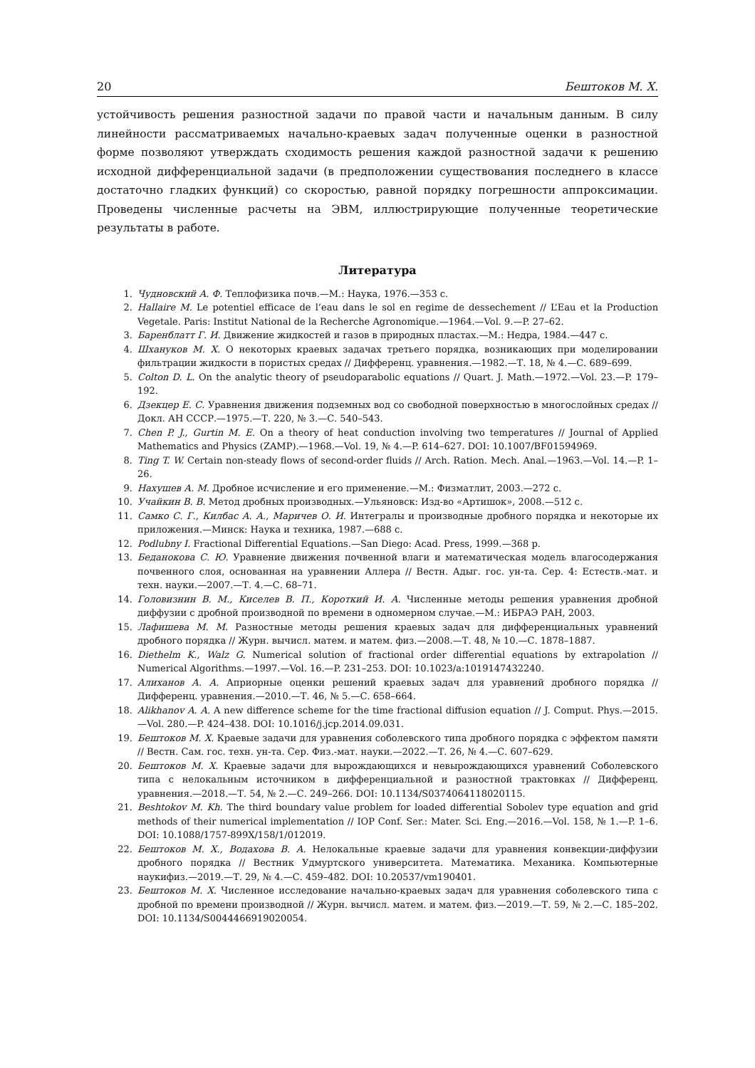20 Бештоков М. Х.
устойчивость решения разностной задачи по правой части и начальным данным. В силу линейности рассматриваемых начально-краевых задач полученные оценки в разностной форме позволяют утверждать сходимость решения каждой разностной задачи к решению исходной дифференциальной задачи (в предположении существования последнего в классе достаточно гладких функций) со скоростью, равной порядку погрешности аппроксимации. Проведены численные расчеты на ЭВМ, иллюстрирующие полученные теоретические результаты в работе.
Литература
1. Чудновский А. Ф. Теплофизика почв.—М.: Наука, 1976.—353 с.
2. Hallaire M. Le potentiel efficace de l’eau dans le sol en regime de dessechement // L’Eau et la Production Vegetale. Paris: Institut National de la Recherche Agronomique.—1964.—Vol. 9.—P. 27–62.
3. Баренблатт Г. И. Движение жидкостей и газов в природных пластах.—М.: Недра, 1984.—447 с.
4. Шхануков М. Х. О некоторых краевых задачах третьего порядка, возникающих при моделировании фильтрации жидкости в пористых средах // Дифференц. уравнения.—1982.—Т. 18, № 4.—С. 689–699.
5. Colton D. L. On the analytic theory of pseudoparabolic equations // Quart. J. Math.—1972.—Vol. 23.—P. 179–192.
6. Дзекцер Е. С. Уравнения движения подземных вод со свободной поверхностью в многослойных средах // Докл. АН СССР.—1975.—Т. 220, № 3.—С. 540–543.
7. Chen P. J., Gurtin M. E. On a theory of heat conduction involving two temperatures // Journal of Applied Mathematics and Physics (ZAMP).—1968.—Vol. 19, № 4.—P. 614–627. DOI: 10.1007/BF01594969.
8. Ting T. W. Certain non-steady flows of second-order fluids // Arch. Ration. Mech. Anal.—1963.—Vol. 14.—P. 1–26.
9. Нахушев А. М. Дробное исчисление и его применение.—М.: Физматлит, 2003.—272 с.
10. Учайкин В. В. Метод дробных производных.—Ульяновск: Изд-во «Артишок», 2008.—512 с.
11. Самко С. Г., Килбас А. А., Маричев О. И. Интегралы и производные дробного порядка и некоторые их приложения.—Минск: Наука и техника, 1987.—688 с.
12. Podlubny I. Fractional Differential Equations.—San Diego: Acad. Press, 1999.—368 p.
13. Беданокова С. Ю. Уравнение движения почвенной влаги и математическая модель влагосодержания почвенного слоя, основанная на уравнении Аллера // Вестн. Адыг. гос. ун-та. Сер. 4: Естеств.-мат. и техн. науки.—2007.—Т. 4.—С. 68–71.
14. Головизнин В. М., Киселев В. П., Короткий И. А. Численные методы решения уравнения дробной диффузии с дробной производной по времени в одномерном случае.—М.: ИБРАЭ РАН, 2003.
15. Лафишева М. М. Разностные методы решения краевых задач для дифференциальных уравнений дробного порядка // Журн. вычисл. матем. и матем. физ.—2008.—Т. 48, № 10.—С. 1878–1887.
16. Diethelm K., Walz G. Numerical solution of fractional order differential equations by extrapolation // Numerical Algorithms.—1997.—Vol. 16.—P. 231–253. DOI: 10.1023/a:1019147432240.
17. Алиханов А. А. Априорные оценки решений краевых задач для уравнений дробного порядка // Дифференц. уравнения.—2010.—Т. 46, № 5.—С. 658–664.
18. Alikhanov A. A. A new difference scheme for the time fractional diffusion equation // J. Comput. Phys.—2015.—Vol. 280.—P. 424–438. DOI: 10.1016/j.jcp.2014.09.031.
19. Бештоков М. Х. Краевые задачи для уравнения соболевского типа дробного порядка с эффектом памяти // Вестн. Сам. гос. техн. ун-та. Сер. Физ.-мат. науки.—2022.—Т. 26, № 4.—С. 607–629.
20. Бештоков М. Х. Краевые задачи для вырождающихся и невырождающихся уравнений Соболевского типа с нелокальным источником в дифференциальной и разностной трактовках // Дифференц. уравнения.—2018.—Т. 54, № 2.—С. 249–266. DOI: 10.1134/S0374064118020115.
21. Beshtokov M. Kh. The third boundary value problem for loaded differential Sobolev type equation and grid methods of their numerical implementation // IOP Conf. Ser.: Mater. Sci. Eng.—2016.—Vol. 158, № 1.—P. 1–6. DOI: 10.1088/1757-899X/158/1/012019.
22. Бештоков М. Х., Водахова В. А. Нелокальные краевые задачи для уравнения конвекции-диффузии дробного порядка // Вестник Удмуртского университета. Математика. Механика. Компьютерные наукифиз.—2019.—Т. 29, № 4.—С. 459–482. DOI: 10.20537/vm190401.
23. Бештоков М. Х. Численное исследование начально-краевых задач для уравнения соболевского типа с дробной по времени производной // Журн. вычисл. матем. и матем. физ.—2019.—Т. 59, № 2.—С. 185–202. DOI: 10.1134/S0044466919020054.